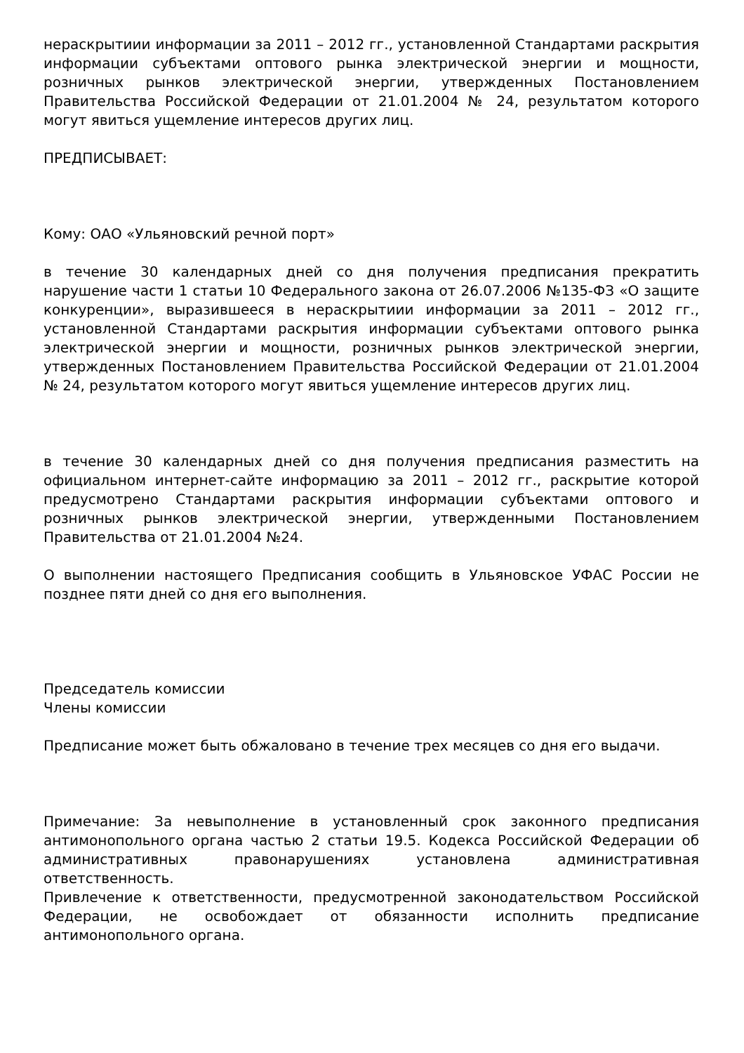нераскрытиии информации за 2011 – 2012 гг., установленной Стандартами раскрытия информации субъектами оптового рынка электрической энергии и мощности, розничных рынков электрической энергии, утвержденных Постановлением Правительства Российской Федерации от 21.01.2004 № 24, результатом которого могут явиться ущемление интересов других лиц.
ПРЕДПИСЫВАЕТ:
Кому: ОАО «Ульяновский речной порт»
в течение 30 календарных дней со дня получения предписания прекратить нарушение части 1 статьи 10 Федерального закона от 26.07.2006 №135-ФЗ «О защите конкуренции», выразившееся в нераскрытиии информации за 2011 – 2012 гг., установленной Стандартами раскрытия информации субъектами оптового рынка электрической энергии и мощности, розничных рынков электрической энергии, утвержденных Постановлением Правительства Российской Федерации от 21.01.2004 № 24, результатом которого могут явиться ущемление интересов других лиц.
в течение 30 календарных дней со дня получения предписания разместить на официальном интернет-сайте информацию за 2011 – 2012 гг., раскрытие которой предусмотрено Стандартами раскрытия информации субъектами оптового и розничных рынков электрической энергии, утвержденными Постановлением Правительства от 21.01.2004 №24.
О выполнении настоящего Предписания сообщить в Ульяновское УФАС России не позднее пяти дней со дня его выполнения.
Председатель комиссии
Члены комиссии
Предписание может быть обжаловано в течение трех месяцев со дня его выдачи.
Примечание: За невыполнение в установленный срок законного предписания антимонопольного органа частью 2 статьи 19.5. Кодекса Российской Федерации об административных правонарушениях установлена административная ответственность.
Привлечение к ответственности, предусмотренной законодательством Российской Федерации, не освобождает от обязанности исполнить предписание антимонопольного органа.